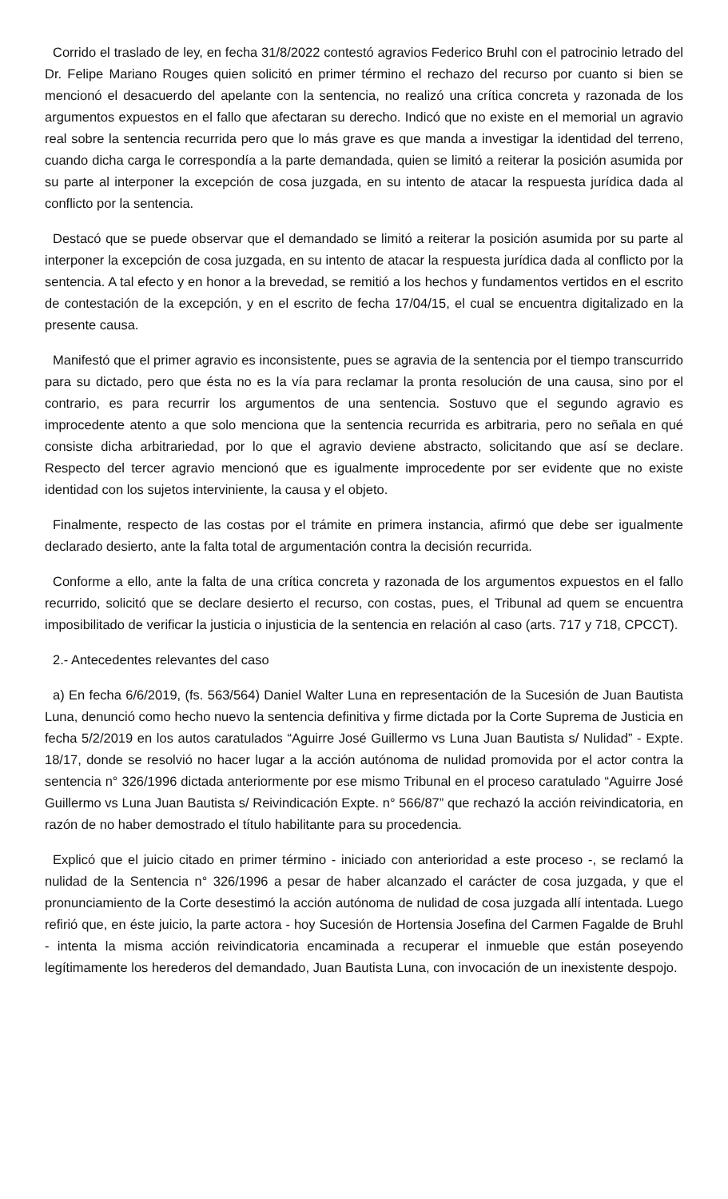Corrido el traslado de ley, en fecha 31/8/2022 contestó agravios Federico Bruhl con el patrocinio letrado del Dr. Felipe Mariano Rouges quien solicitó en primer término el rechazo del recurso por cuanto si bien se mencionó el desacuerdo del apelante con la sentencia, no realizó una crítica concreta y razonada de los argumentos expuestos en el fallo que afectaran su derecho. Indicó que no existe en el memorial un agravio real sobre la sentencia recurrida pero que lo más grave es que manda a investigar la identidad del terreno, cuando dicha carga le correspondía a la parte demandada, quien se limitó a reiterar la posición asumida por su parte al interponer la excepción de cosa juzgada, en su intento de atacar la respuesta jurídica dada al conflicto por la sentencia.
Destacó que se puede observar que el demandado se limitó a reiterar la posición asumida por su parte al interponer la excepción de cosa juzgada, en su intento de atacar la respuesta jurídica dada al conflicto por la sentencia. A tal efecto y en honor a la brevedad, se remitió a los hechos y fundamentos vertidos en el escrito de contestación de la excepción, y en el escrito de fecha 17/04/15, el cual se encuentra digitalizado en la presente causa.
Manifestó que el primer agravio es inconsistente, pues se agravia de la sentencia por el tiempo transcurrido para su dictado, pero que ésta no es la vía para reclamar la pronta resolución de una causa, sino por el contrario, es para recurrir los argumentos de una sentencia. Sostuvo que el segundo agravio es improcedente atento a que solo menciona que la sentencia recurrida es arbitraria, pero no señala en qué consiste dicha arbitrariedad, por lo que el agravio deviene abstracto, solicitando que así se declare. Respecto del tercer agravio mencionó que es igualmente improcedente por ser evidente que no existe identidad con los sujetos interviniente, la causa y el objeto.
Finalmente, respecto de las costas por el trámite en primera instancia, afirmó que debe ser igualmente declarado desierto, ante la falta total de argumentación contra la decisión recurrida.
Conforme a ello, ante la falta de una crítica concreta y razonada de los argumentos expuestos en el fallo recurrido, solicitó que se declare desierto el recurso, con costas, pues, el Tribunal ad quem se encuentra imposibilitado de verificar la justicia o injusticia de la sentencia en relación al caso (arts. 717 y 718, CPCCT).
2.- Antecedentes relevantes del caso
a) En fecha 6/6/2019, (fs. 563/564) Daniel Walter Luna en representación de la Sucesión de Juan Bautista Luna, denunció como hecho nuevo la sentencia definitiva y firme dictada por la Corte Suprema de Justicia en fecha 5/2/2019 en los autos caratulados “Aguirre José Guillermo vs Luna Juan Bautista s/ Nulidad” - Expte. 18/17, donde se resolvió no hacer lugar a la acción autónoma de nulidad promovida por el actor contra la sentencia n° 326/1996 dictada anteriormente por ese mismo Tribunal en el proceso caratulado “Aguirre José Guillermo vs Luna Juan Bautista s/ Reivindicación Expte. n° 566/87” que rechazó la acción reivindicatoria, en razón de no haber demostrado el título habilitante para su procedencia.
Explicó que el juicio citado en primer término - iniciado con anterioridad a este proceso -, se reclamó la nulidad de la Sentencia n° 326/1996 a pesar de haber alcanzado el carácter de cosa juzgada, y que el pronunciamiento de la Corte desestimó la acción autónoma de nulidad de cosa juzgada allí intentada. Luego refirió que, en éste juicio, la parte actora - hoy Sucesión de Hortensia Josefina del Carmen Fagalde de Bruhl - intenta la misma acción reivindicatoria encaminada a recuperar el inmueble que están poseyendo legítimamente los herederos del demandado, Juan Bautista Luna, con invocación de un inexistente despojo.